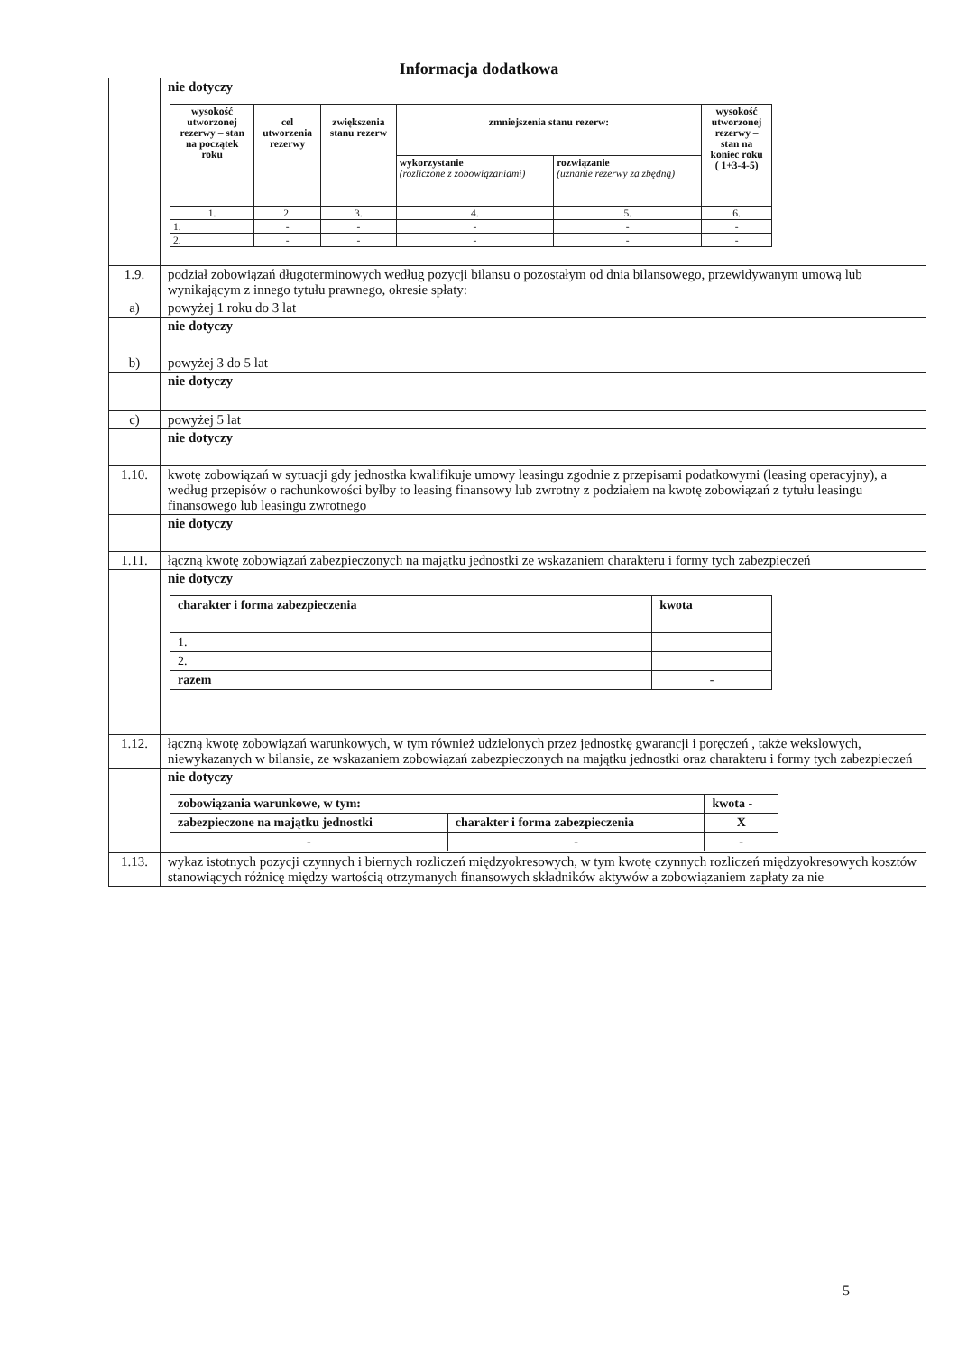Informacja dodatkowa
| | nie dotyczy / wysokość utworzonej rezerwy – stan na początek roku / cel utworzenia rezerwy / zwiększenia stanu rezerw / zmniejszenia stanu rezerw: / / wysokość utworzonej rezerwy – stan na koniec roku ( 1+3-4-5) / / --- / --- / --- / --- / --- / --- / / / / / wykorzystanie (rozliczone z zobowiązaniami) / rozwiązanie (uznanie rezerwy za zbędną) / / / 1. / 2. / 3. / 4. / 5. / 6. / / 1. / - / - / - / - / - / / 2. / - / - / - / - / - / |
| 1.9. | podział zobowiązań długoterminowych według pozycji bilansu o pozostałym od dnia bilansowego, przewidywanym umową lub wynikającym z innego tytułu prawnego, okresie spłaty: |
| a) | powyżej 1 roku do 3 lat |
| | nie dotyczy |
| b) | powyżej 3 do 5 lat |
| | nie dotyczy |
| c) | powyżej 5 lat |
| | nie dotyczy |
| 1.10. | kwotę zobowiązań w sytuacji gdy jednostka kwalifikuje umowy leasingu zgodnie z przepisami podatkowymi (leasing operacyjny), a według przepisów o rachunkowości byłby to leasing finansowy lub zwrotny z podziałem na kwotę zobowiązań z tytułu leasingu finansowego lub leasingu zwrotnego |
| | nie dotyczy |
| 1.11. | łączną kwotę zobowiązań zabezpieczonych na majątku jednostki ze wskazaniem charakteru i formy tych zabezpieczeń |
| | nie dotyczy / charakter i forma zabezpieczenia / kwota / / 1. / / / 2. / / / razem / - / |
| 1.12. | łączną kwotę zobowiązań warunkowych, w tym również udzielonych przez jednostkę gwarancji i poręczeń , także wekslowych, niewykazanych w bilansie, ze wskazaniem zobowiązań zabezpieczonych na majątku jednostki oraz charakteru i formy tych zabezpieczeń |
| | nie dotyczy / zobowiązania warunkowe, w tym: / / kwota - / / zabezpieczone na majątku jednostki / charakter i forma zabezpieczenia / X / / - / - / - / |
| 1.13. | wykaz istotnych pozycji czynnych i biernych rozliczeń międzyokresowych, w tym kwotę czynnych rozliczeń międzyokresowych kosztów stanowiących różnicę między wartością otrzymanych finansowych składników aktywów a zobowiązaniem zapłaty za nie |
5